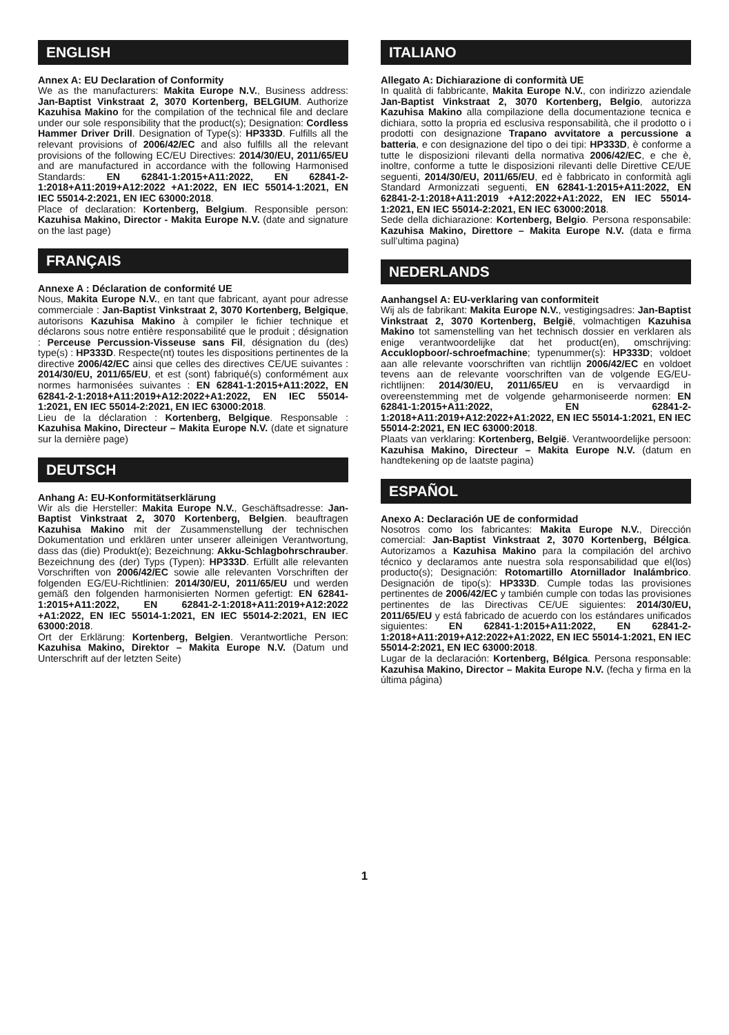ENGLISH
Annex A: EU Declaration of Conformity
We as the manufacturers: Makita Europe N.V., Business address: Jan-Baptist Vinkstraat 2, 3070 Kortenberg, BELGIUM. Authorize Kazuhisa Makino for the compilation of the technical file and declare under our sole responsibility that the product(s); Designation: Cordless Hammer Driver Drill. Designation of Type(s): HP333D. Fulfills all the relevant provisions of 2006/42/EC and also fulfills all the relevant provisions of the following EC/EU Directives: 2014/30/EU, 2011/65/EU and are manufactured in accordance with the following Harmonised Standards: EN 62841-1:2015+A11:2022, EN 62841-2-1:2018+A11:2019+A12:2022 +A1:2022, EN IEC 55014-1:2021, EN IEC 55014-2:2021, EN IEC 63000:2018.
Place of declaration: Kortenberg, Belgium. Responsible person: Kazuhisa Makino, Director - Makita Europe N.V. (date and signature on the last page)
FRANÇAIS
Annexe A : Déclaration de conformité UE
Nous, Makita Europe N.V., en tant que fabricant, ayant pour adresse commerciale : Jan-Baptist Vinkstraat 2, 3070 Kortenberg, Belgique, autorisons Kazuhisa Makino à compiler le fichier technique et déclarons sous notre entière responsabilité que le produit ; désignation : Perceuse Percussion-Visseuse sans Fil, désignation du (des) type(s) : HP333D. Respecte(nt) toutes les dispositions pertinentes de la directive 2006/42/EC ainsi que celles des directives CE/UE suivantes : 2014/30/EU, 2011/65/EU, et est (sont) fabriqué(s) conformément aux normes harmonisées suivantes : EN 62841-1:2015+A11:2022, EN 62841-2-1:2018+A11:2019+A12:2022+A1:2022, EN IEC 55014-1:2021, EN IEC 55014-2:2021, EN IEC 63000:2018.
Lieu de la déclaration : Kortenberg, Belgique. Responsable : Kazuhisa Makino, Directeur – Makita Europe N.V. (date et signature sur la dernière page)
DEUTSCH
Anhang A: EU-Konformitätserklärung
Wir als die Hersteller: Makita Europe N.V., Geschäftsadresse: Jan-Baptist Vinkstraat 2, 3070 Kortenberg, Belgien. beauftragen Kazuhisa Makino mit der Zusammenstellung der technischen Dokumentation und erklären unter unserer alleinigen Verantwortung, dass das (die) Produkt(e); Bezeichnung: Akku-Schlagbohrschrauber. Bezeichnung des (der) Typs (Typen): HP333D. Erfüllt alle relevanten Vorschriften von 2006/42/EC sowie alle relevanten Vorschriften der folgenden EG/EU-Richtlinien: 2014/30/EU, 2011/65/EU und werden gemäß den folgenden harmonisierten Normen gefertigt: EN 62841-1:2015+A11:2022, EN 62841-2-1:2018+A11:2019+A12:2022 +A1:2022, EN IEC 55014-1:2021, EN IEC 55014-2:2021, EN IEC 63000:2018.
Ort der Erklärung: Kortenberg, Belgien. Verantwortliche Person: Kazuhisa Makino, Direktor – Makita Europe N.V. (Datum und Unterschrift auf der letzten Seite)
ITALIANO
Allegato A: Dichiarazione di conformità UE
In qualità di fabbricante, Makita Europe N.V., con indirizzo aziendale Jan-Baptist Vinkstraat 2, 3070 Kortenberg, Belgio, autorizza Kazuhisa Makino alla compilazione della documentazione tecnica e dichiara, sotto la propria ed esclusiva responsabilità, che il prodotto o i prodotti con designazione Trapano avvitatore a percussione a batteria, e con designazione del tipo o dei tipi: HP333D, è conforme a tutte le disposizioni rilevanti della normativa 2006/42/EC, e che è, inoltre, conforme a tutte le disposizioni rilevanti delle Direttive CE/UE seguenti, 2014/30/EU, 2011/65/EU, ed è fabbricato in conformità agli Standard Armonizzati seguenti, EN 62841-1:2015+A11:2022, EN 62841-2-1:2018+A11:2019 +A12:2022+A1:2022, EN IEC 55014-1:2021, EN IEC 55014-2:2021, EN IEC 63000:2018.
Sede della dichiarazione: Kortenberg, Belgio. Persona responsabile: Kazuhisa Makino, Direttore – Makita Europe N.V. (data e firma sull’ultima pagina)
NEDERLANDS
Aanhangsel A: EU-verklaring van conformiteit
Wij als de fabrikant: Makita Europe N.V., vestigingsadres: Jan-Baptist Vinkstraat 2, 3070 Kortenberg, België, volmachtigen Kazuhisa Makino tot samenstelling van het technisch dossier en verklaren als enige verantwoordelijke dat het product(en), omschrijving: Accuklopboor/-schroefmachine; typenummer(s): HP333D; voldoet aan alle relevante voorschriften van richtlijn 2006/42/EC en voldoet tevens aan de relevante voorschriften van de volgende EG/EU-richtlijnen: 2014/30/EU, 2011/65/EU en is vervaardigd in overeenstemming met de volgende geharmoniseerde normen: EN 62841-1:2015+A11:2022, EN 62841-2-1:2018+A11:2019+A12:2022+A1:2022, EN IEC 55014-1:2021, EN IEC 55014-2:2021, EN IEC 63000:2018.
Plaats van verklaring: Kortenberg, België. Verantwoordelijke persoon: Kazuhisa Makino, Directeur – Makita Europe N.V. (datum en handtekening op de laatste pagina)
ESPAÑOL
Anexo A: Declaración UE de conformidad
Nosotros como los fabricantes: Makita Europe N.V., Dirección comercial: Jan-Baptist Vinkstraat 2, 3070 Kortenberg, Bélgica. Autorizamos a Kazuhisa Makino para la compilación del archivo técnico y declaramos ante nuestra sola responsabilidad que el(los) producto(s); Designación: Rotomartillo Atornillador Inalámbrico. Designación de tipo(s): HP333D. Cumple todas las provisiones pertinentes de 2006/42/EC y también cumple con todas las provisiones pertinentes de las Directivas CE/UE siguientes: 2014/30/EU, 2011/65/EU y está fabricado de acuerdo con los estándares unificados siguientes: EN 62841-1:2015+A11:2022, EN 62841-2-1:2018+A11:2019+A12:2022+A1:2022, EN IEC 55014-1:2021, EN IEC 55014-2:2021, EN IEC 63000:2018.
Lugar de la declaración: Kortenberg, Bélgica. Persona responsable: Kazuhisa Makino, Director – Makita Europe N.V. (fecha y firma en la última página)
1